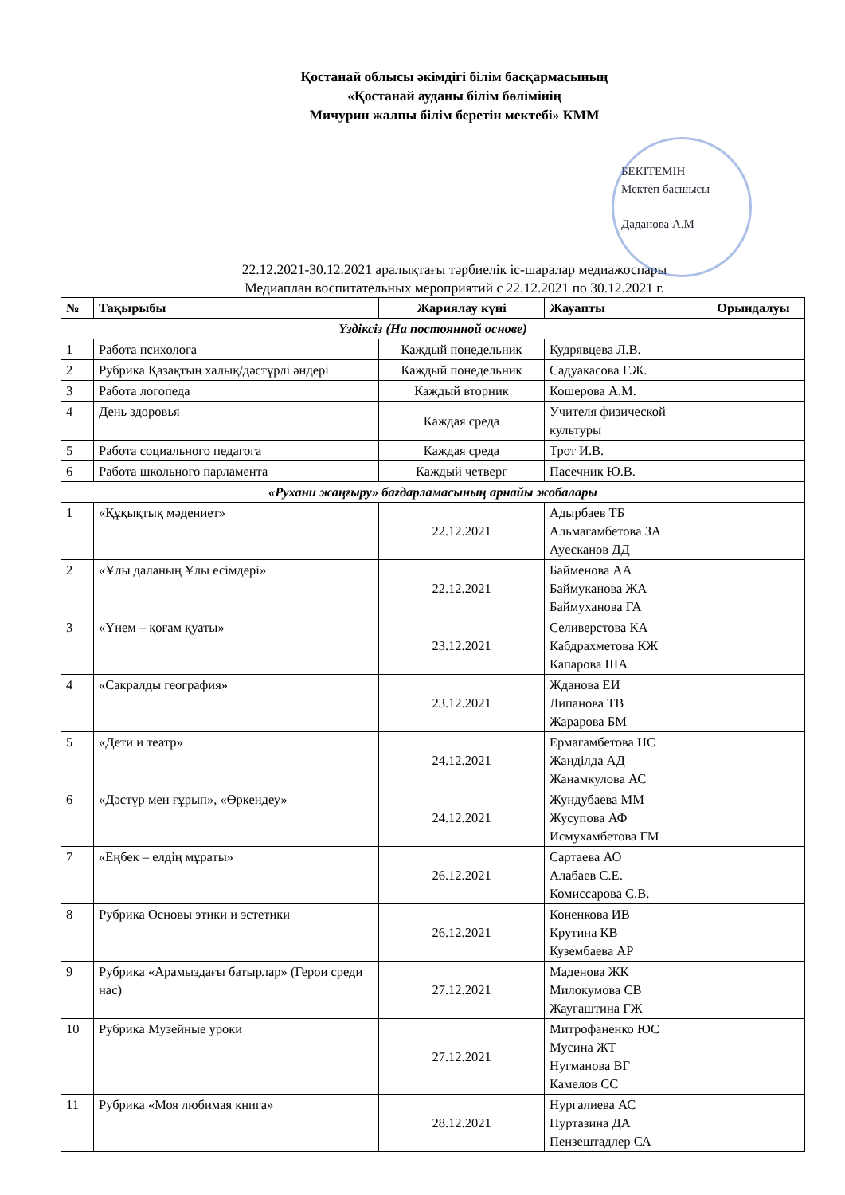Қостанай облысы әкімдігі білім басқармасының
«Қостанай ауданы білім бөлімінің
Мичурин жалпы білім беретін мектебі» КММ
БЕКІТЕМІН
Мектеп басшысы
Даданова А.М
22.12.2021-30.12.2021 аралықтағы тәрбиелік іс-шаралар медиажоспары
Медиаплан воспитательных мероприятий с 22.12.2021 по 30.12.2021 г.
| № | Тақырыбы | Жариялау күні | Жауапты | Орындалуы |
| --- | --- | --- | --- | --- |
| Үздіксіз (На постоянной основе) | | | | |
| 1 | Работа психолога | Каждый понедельник | Кудрявцева Л.В. | |
| 2 | Рубрика Қазақтың халық/дәстүрлі әндері | Каждый понедельник | Садуакасова Г.Ж. | |
| 3 | Работа логопеда | Каждый вторник | Кошерова А.М. | |
| 4 | День здоровья | Каждая среда | Учителя физической культуры | |
| 5 | Работа социального педагога | Каждая среда | Трот И.В. | |
| 6 | Работа школьного парламента | Каждый четверг | Пасечник Ю.В. | |
| «Рухани жаңғыру» бағдарламасының арнайы жобалары | | | | |
| 1 | «Құқықтық мәдениет» | 22.12.2021 | Адырбаев ТБ Альмагамбетова ЗА Ауесканов ДД | |
| 2 | «Ұлы даланың Ұлы есімдері» | 22.12.2021 | Байменова АА Баймуканова ЖА Баймуханова ГА | |
| 3 | «Үнем – қоғам қуаты» | 23.12.2021 | Селиверстова КА Кабдрахметова КЖ Капарова ША | |
| 4 | «Сакралды география» | 23.12.2021 | Жданова ЕИ Липанова ТВ Жарарова БМ | |
| 5 | «Дети и театр» | 24.12.2021 | Ермагамбетова НС Жанділда АД Жанамкулова АС | |
| 6 | «Дәстүр мен ғұрып», «Өркендеу» | 24.12.2021 | Жундубаева ММ Жусупова АФ Исмухамбетова ГМ | |
| 7 | «Еңбек – елдің мұраты» | 26.12.2021 | Сартаева АО Алабаев С.Е. Комиссарова С.В. | |
| 8 | Рубрика Основы этики и эстетики | 26.12.2021 | Коненкова ИВ Крутина КВ Кузембаева АР | |
| 9 | Рубрика «Арамыздағы батырлар» (Герои среди нас) | 27.12.2021 | Маденова ЖК Милокумова СВ Жаугаштина ГЖ | |
| 10 | Рубрика Музейные уроки | 27.12.2021 | Митрофаненко ЮС Мусина ЖТ Нугманова ВГ Камелов СС | |
| 11 | Рубрика «Моя любимая книга» | 28.12.2021 | Нургалиева АС Нуртазина ДА Пензештадлер СА | |